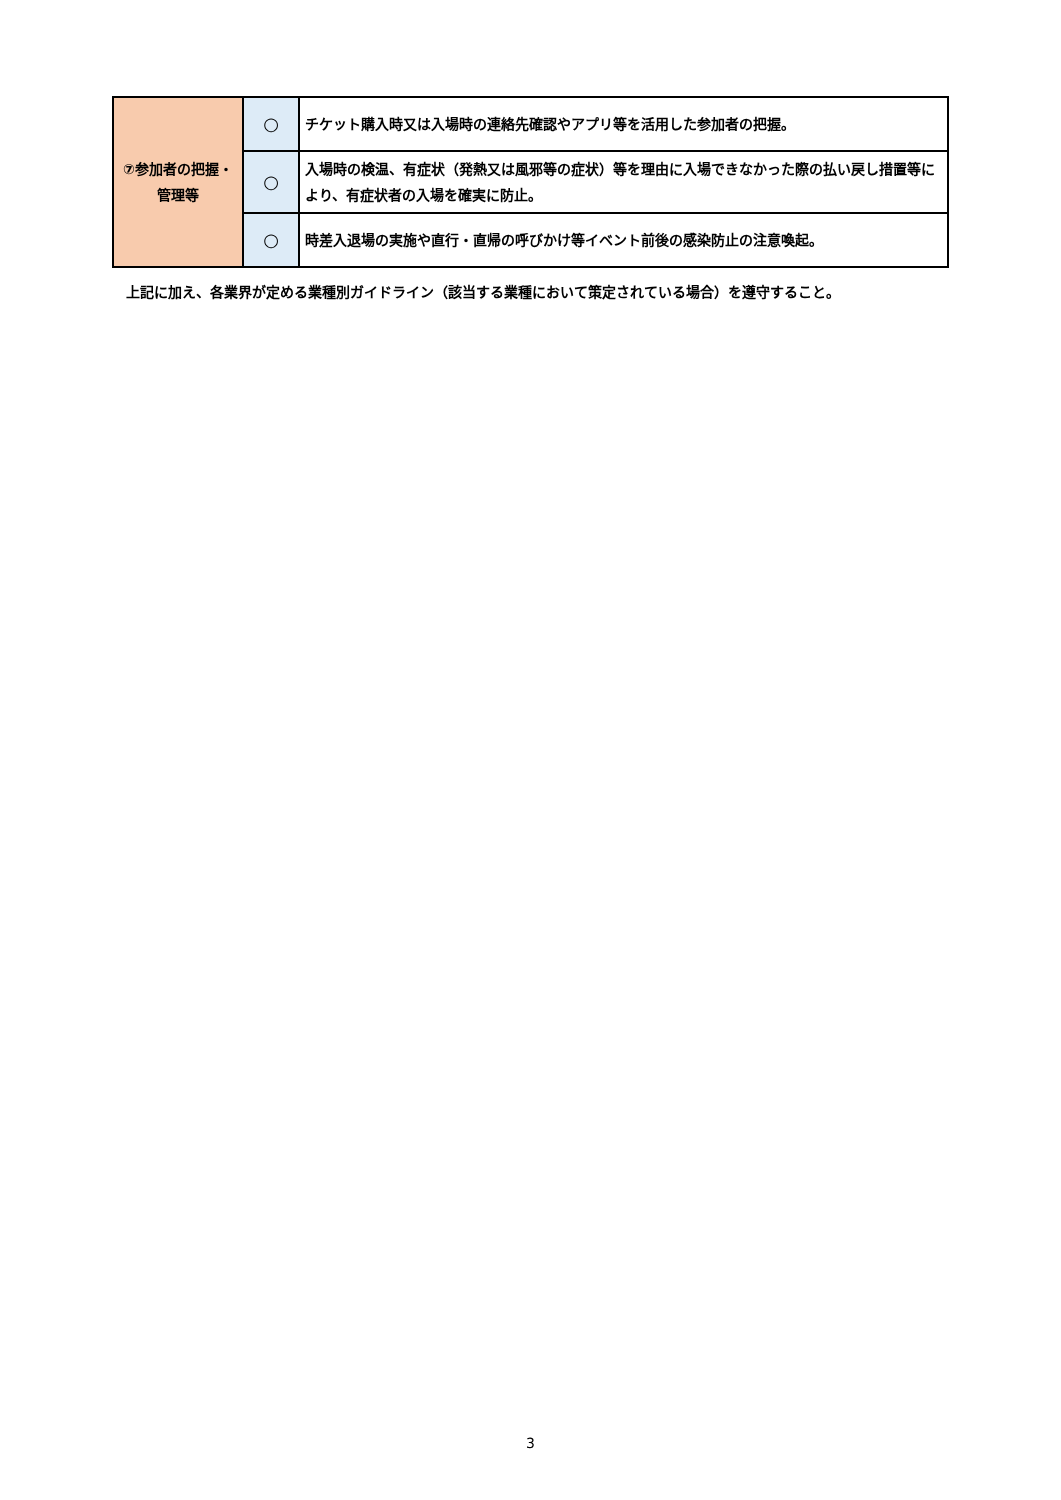| ⑦参加者の把握・管理等 | ○ | チケット購入時又は入場時の連絡先確認やアプリ等を活用した参加者の把握。 |
| | ○ | 入場時の検温、有症状（発熱又は風邪等の症状）等を理由に入場できなかった際の払い戻し措置等により、有症状者の入場を確実に防止。 |
| | ○ | 時差入退場の実施や直行・直帰の呼びかけ等イベント前後の感染防止の注意喚起。 |
上記に加え、各業界が定める業種別ガイドライン（該当する業種において策定されている場合）を遵守すること。
3